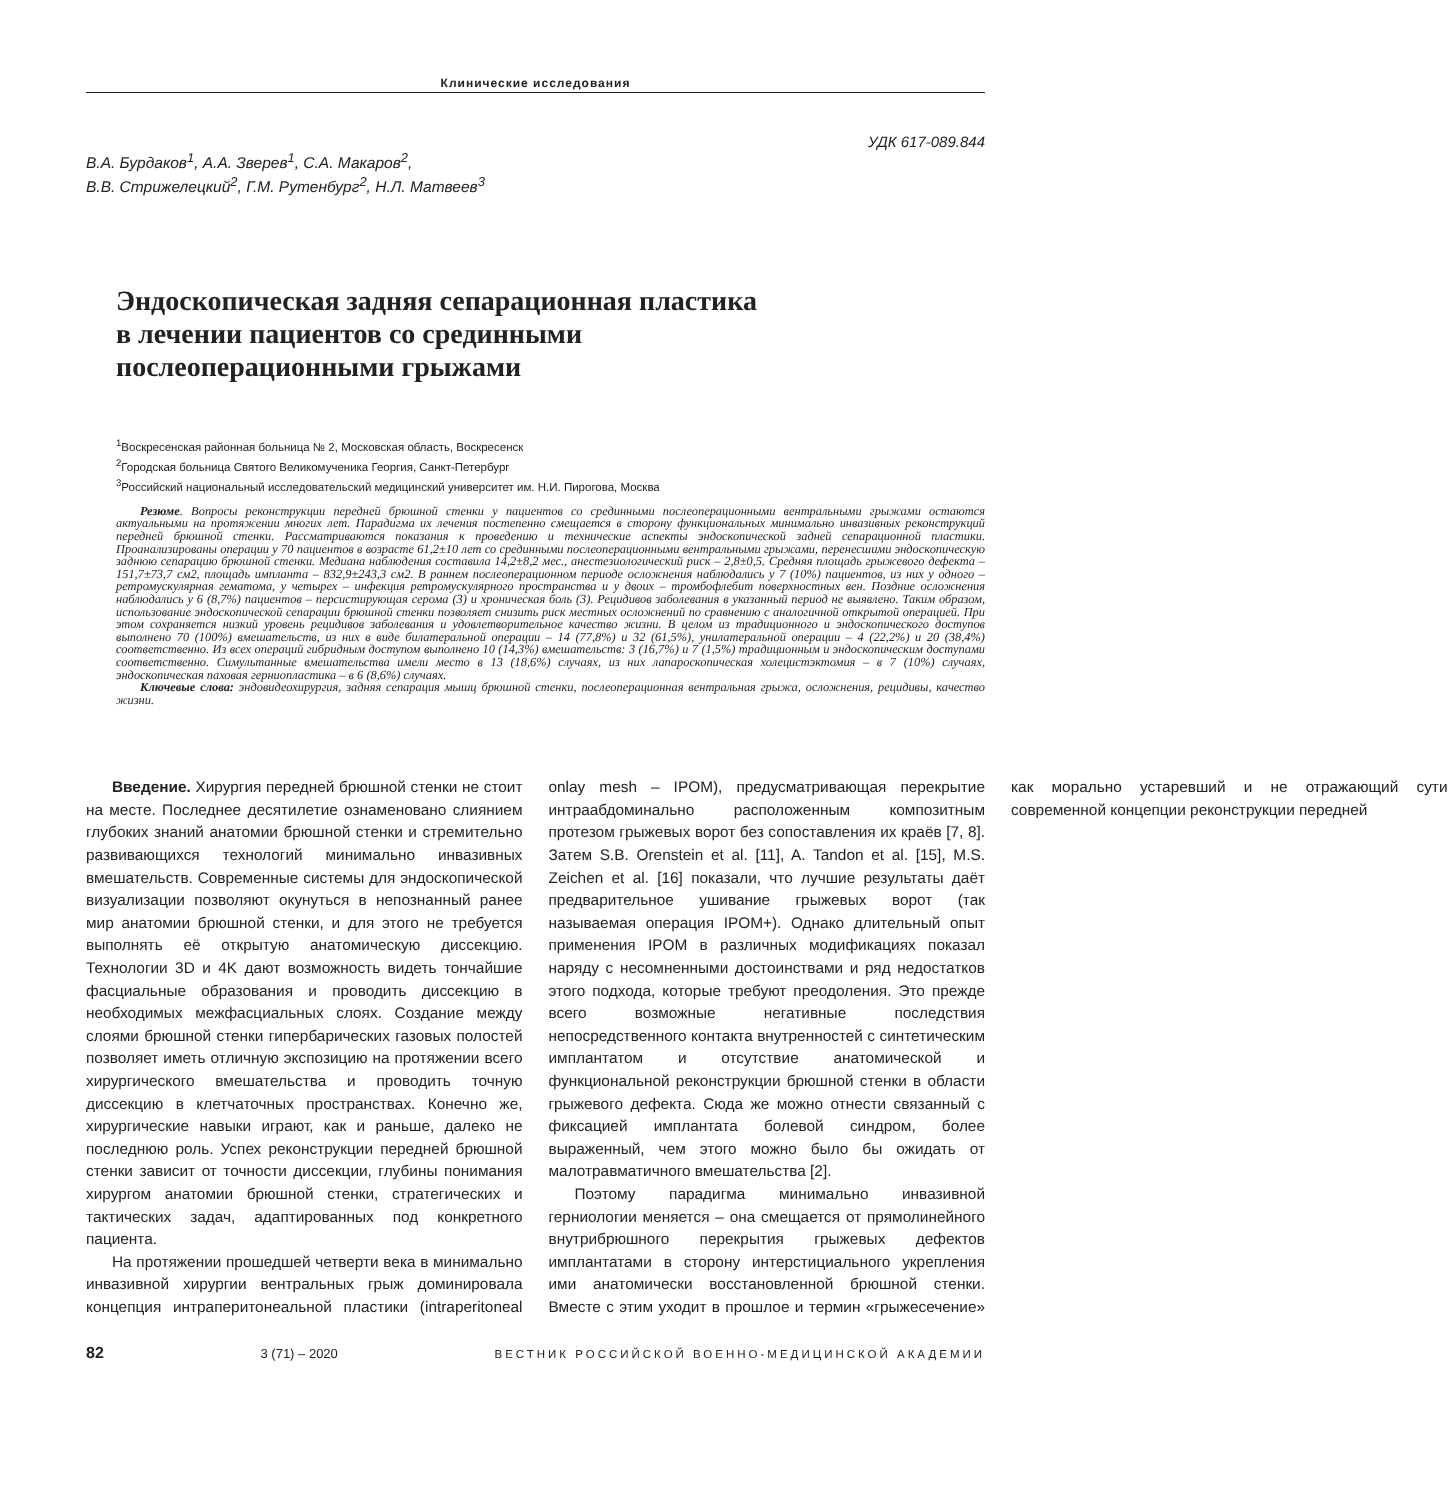Клинические исследования
УДК 617-089.844
В.А. Бурдаков<sup>1</sup>, А.А. Зверев<sup>1</sup>, С.А. Макаров<sup>2</sup>,
В.В. Стрижелецкий<sup>2</sup>, Г.М. Рутенбург<sup>2</sup>, Н.Л. Матвеев<sup>3</sup>
Эндоскопическая задняя сепарационная пластика
в лечении пациентов со срединными
послеоперационными грыжами
<sup>1</sup> Воскресенская районная больница № 2, Московская область, Воскресенск
<sup>2</sup> Городская больница Святого Великомученика Георгия, Санкт-Петербург
<sup>3</sup> Российский национальный исследовательский медицинский университет им. Н.И. Пирогова, Москва
Резюме. Вопросы реконструкции передней брюшной стенки у пациентов со срединными послеоперационными вентральными грыжами остаются актуальными на протяжении многих лет. Парадигма их лечения постепенно смещается в сторону функциональных минимально инвазивных реконструкций передней брюшной стенки. Рассматриваются показания к проведению и технические аспекты эндоскопической задней сепарационной пластики. Проанализированы операции у 70 пациентов в возрасте 61,2±10 лет со срединными послеоперационными вентральными грыжами, перенесшими эндоскопическую заднюю сепарацию брюшной стенки. Медиана наблюдения составила 14,2±8,2 мес., анестезиологический риск – 2,8±0,5. Средняя площадь грыжевого дефекта – 151,7±73,7 см2, площадь импланта – 832,9±243,3 см2. В раннем послеоперационном периоде осложнения наблюдались у 7 (10%) пациентов, из них у одного – ретромускулярная гематома, у четырех – инфекция ретромускулярного пространства и у двоих – тромбофлебит поверхностных вен. Поздние осложнения наблюдались у 6 (8,7%) пациентов – персистирующая серома (3) и хроническая боль (3). Рецидивов заболевания в указанный период не выявлено. Таким образом, использование эндоскопической сепарации брюшной стенки позволяет снизить риск местных осложнений по сравнению с аналогичной открытой операцией. При этом сохраняется низкий уровень рецидивов заболевания и удовлетворительное качество жизни. В целом из традиционного и эндоскопического доступов выполнено 70 (100%) вмешательств, из них в виде билатеральной операции – 14 (77,8%) и 32 (61,5%), унилатеральной операции – 4 (22,2%) и 20 (38,4%) соответственно. Из всех операций гибридным доступом выполнено 10 (14,3%) вмешательств: 3 (16,7%) и 7 (1,5%) традиционным и эндоскопическим доступами соответственно. Симультанные вмешательства имели место в 13 (18,6%) случаях, из них лапароскопическая холецистэктомия – в 7 (10%) случаях, эндоскопическая паховая герниопластика – в 6 (8,6%) случаях.
Ключевые слова: эндовидеохирургия, задняя сепарация мышц брюшной стенки, послеоперационная вентральная грыжа, осложнения, рецидивы, качество жизни.
Введение. Хирургия передней брюшной стенки не стоит на месте. Последнее десятилетие ознаменовано слиянием глубоких знаний анатомии брюшной стенки и стремительно развивающихся технологий минимально инвазивных вмешательств. Современные системы для эндоскопической визуализации позволяют окунуться в непознанный ранее мир анатомии брюшной стенки, и для этого не требуется выполнять её открытую анатомическую диссекцию. Технологии 3D и 4K дают возможность видеть тончайшие фасциальные образования и проводить диссекцию в необходимых межфасциальных слоях. Создание между слоями брюшной стенки гипербарических газовых полостей позволяет иметь отличную экспозицию на протяжении всего хирургического вмешательства и проводить точную диссекцию в клетчаточных пространствах. Конечно же, хирургические навыки играют, как и раньше, далеко не последнюю роль. Успех реконструкции передней брюшной стенки зависит от точности диссекции, глубины понимания хирургом анатомии брюшной стенки, стратегических и тактических задач, адаптированных под конкретного пациента.
На протяжении прошедшей четверти века в минимально инвазивной хирургии вентральных грыж доминировала концепция интраперитонеальной пластики (intraperitoneal onlay mesh – IPOM), предусматривающая перекрытие интраабдоминально расположенным композитным протезом грыжевых ворот без сопоставления их краёв [7, 8]. Затем S.B. Orenstein et al. [11], A. Tandon et al. [15], M.S. Zeichen et al. [16] показали, что лучшие результаты даёт предварительное ушивание грыжевых ворот (так называемая операция IPOM+). Однако длительный опыт применения IPOM в различных модификациях показал наряду с несомненными достоинствами и ряд недостатков этого подхода, которые требуют преодоления. Это прежде всего возможные негативные последствия непосредственного контакта внутренностей с синтетическим имплантатом и отсутствие анатомической и функциональной реконструкции брюшной стенки в области грыжевого дефекта. Сюда же можно отнести связанный с фиксацией имплантата болевой синдром, более выраженный, чем этого можно было бы ожидать от малотравматичного вмешательства [2].
Поэтому парадигма минимально инвазивной герниологии меняется – она смещается от прямолинейного внутрибрюшного перекрытия грыжевых дефектов имплантатами в сторону интерстициального укрепления ими анатомически восстановленной брюшной стенки. Вместе с этим уходит в прошлое и термин «грыжесечение» как морально устаревший и не отражающий сути современной концепции реконструкции передней
82 3 (71) – 2020 ВЕСТНИК РОССИЙСКОЙ ВОЕННО-МЕДИЦИНСКОЙ АКАДЕМИИ